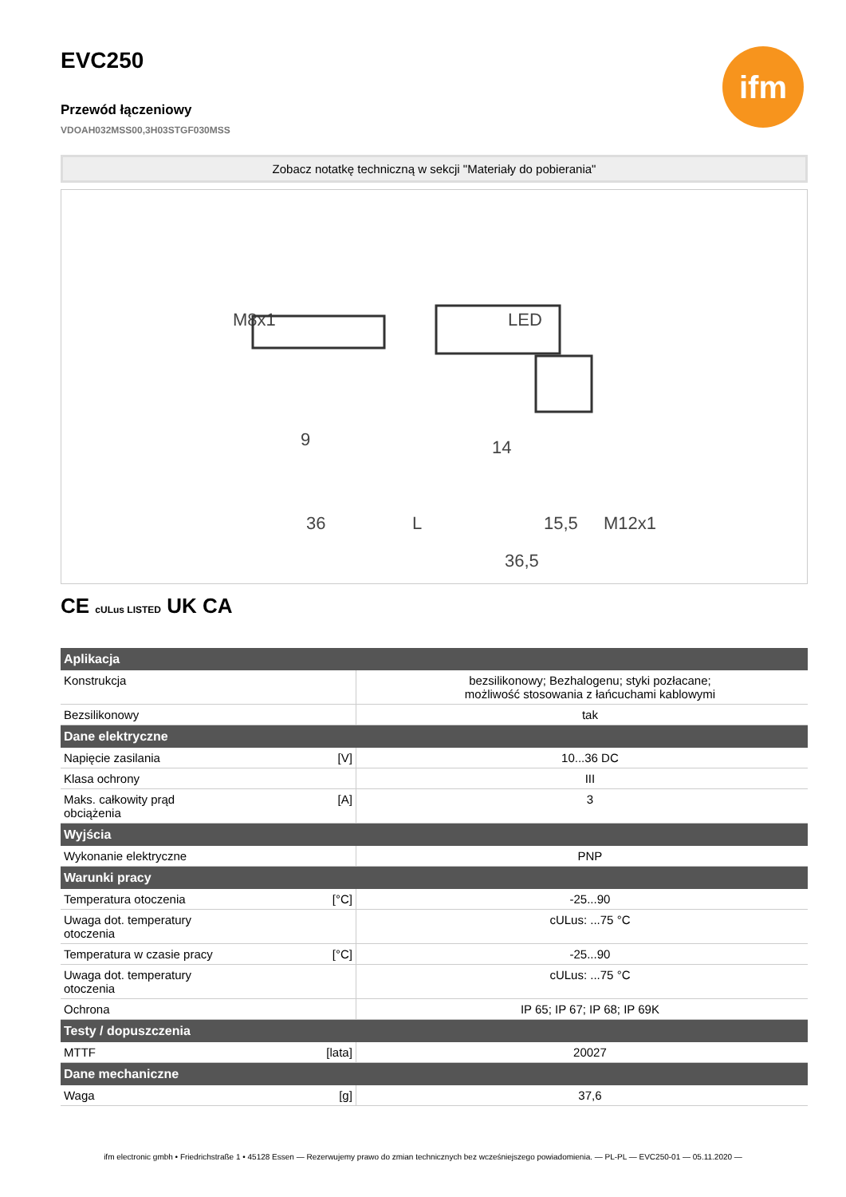EVC250
Przewód łączeniowy
VDOAH032MSS00,3H03STGF030MSS
ifm
Zobacz notatkę techniczną w sekcji "Materiały do pobierania"
M8x1
LED
9
14
36
L
15,5
M12x1
36,5
CE cULus LISTED UK CA
| Aplikacja | | |
| --- | --- | --- |
| Konstrukcja | | bezsilikonowy; Bezhalogenu; styki pozłacane; możliwość stosowania z łańcuchami kablowymi |
| Bezsilikonowy | | tak |
| Dane elektryczne | | |
| Napięcie zasilania | [V] | 10...36 DC |
| Klasa ochrony | | III |
| Maks. całkowity prąd obciążenia | [A] | 3 |
| Wyjścia | | |
| Wykonanie elektryczne | | PNP |
| Warunki pracy | | |
| Temperatura otoczenia | [°C] | -25...90 |
| Uwaga dot. temperatury otoczenia | | cULus: ...75 °C |
| Temperatura w czasie pracy | [°C] | -25...90 |
| Uwaga dot. temperatury otoczenia | | cULus: ...75 °C |
| Ochrona | | IP 65; IP 67; IP 68; IP 69K |
| Testy / dopuszczenia | | |
| MTTF | [lata] | 20027 |
| Dane mechaniczne | | |
| Waga | [g] | 37,6 |
ifm electronic gmbh • Friedrichstraße 1 • 45128 Essen — Rezerwujemy prawo do zmian technicznych bez wcześniejszego powiadomienia. — PL-PL — EVC250-01 — 05.11.2020 —